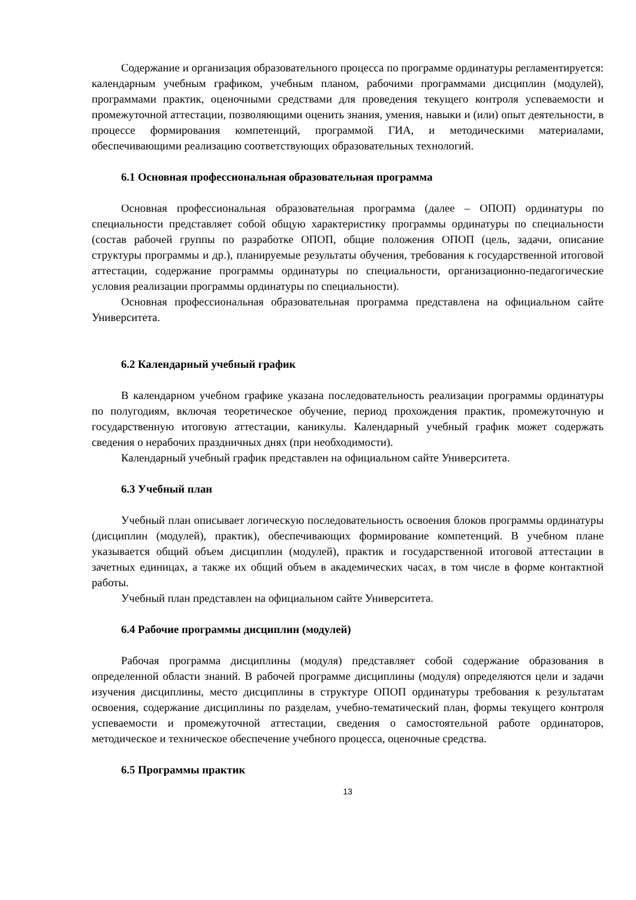Содержание и организация образовательного процесса по программе ординатуры регламентируется: календарным учебным графиком, учебным планом, рабочими программами дисциплин (модулей), программами практик, оценочными средствами для проведения текущего контроля успеваемости и промежуточной аттестации, позволяющими оценить знания, умения, навыки и (или) опыт деятельности, в процессе формирования компетенций, программой ГИА, и методическими материалами, обеспечивающими реализацию соответствующих образовательных технологий.
6.1 Основная профессиональная образовательная программа
Основная профессиональная образовательная программа (далее – ОПОП) ординатуры по специальности представляет собой общую характеристику программы ординатуры по специальности (состав рабочей группы по разработке ОПОП, общие положения ОПОП (цель, задачи, описание структуры программы и др.), планируемые результаты обучения, требования к государственной итоговой аттестации, содержание программы ординатуры по специальности, организационно-педагогические условия реализации программы ординатуры по специальности).
Основная профессиональная образовательная программа представлена на официальном сайте Университета.
6.2 Календарный учебный график
В календарном учебном графике указана последовательность реализации программы ординатуры по полугодиям, включая теоретическое обучение, период прохождения практик, промежуточную и государственную итоговую аттестации, каникулы. Календарный учебный график может содержать сведения о нерабочих праздничных днях (при необходимости).
Календарный учебный график представлен на официальном сайте Университета.
6.3 Учебный план
Учебный план описывает логическую последовательность освоения блоков программы ординатуры (дисциплин (модулей), практик), обеспечивающих формирование компетенций. В учебном плане указывается общий объем дисциплин (модулей), практик и государственной итоговой аттестации в зачетных единицах, а также их общий объем в академических часах, в том числе в форме контактной работы.
Учебный план представлен на официальном сайте Университета.
6.4 Рабочие программы дисциплин (модулей)
Рабочая программа дисциплины (модуля) представляет собой содержание образования в определенной области знаний. В рабочей программе дисциплины (модуля) определяются цели и задачи изучения дисциплины, место дисциплины в структуре ОПОП ординатуры требования к результатам освоения, содержание дисциплины по разделам, учебно-тематический план, формы текущего контроля успеваемости и промежуточной аттестации, сведения о самостоятельной работе ординаторов, методическое и техническое обеспечение учебного процесса, оценочные средства.
6.5 Программы практик
13